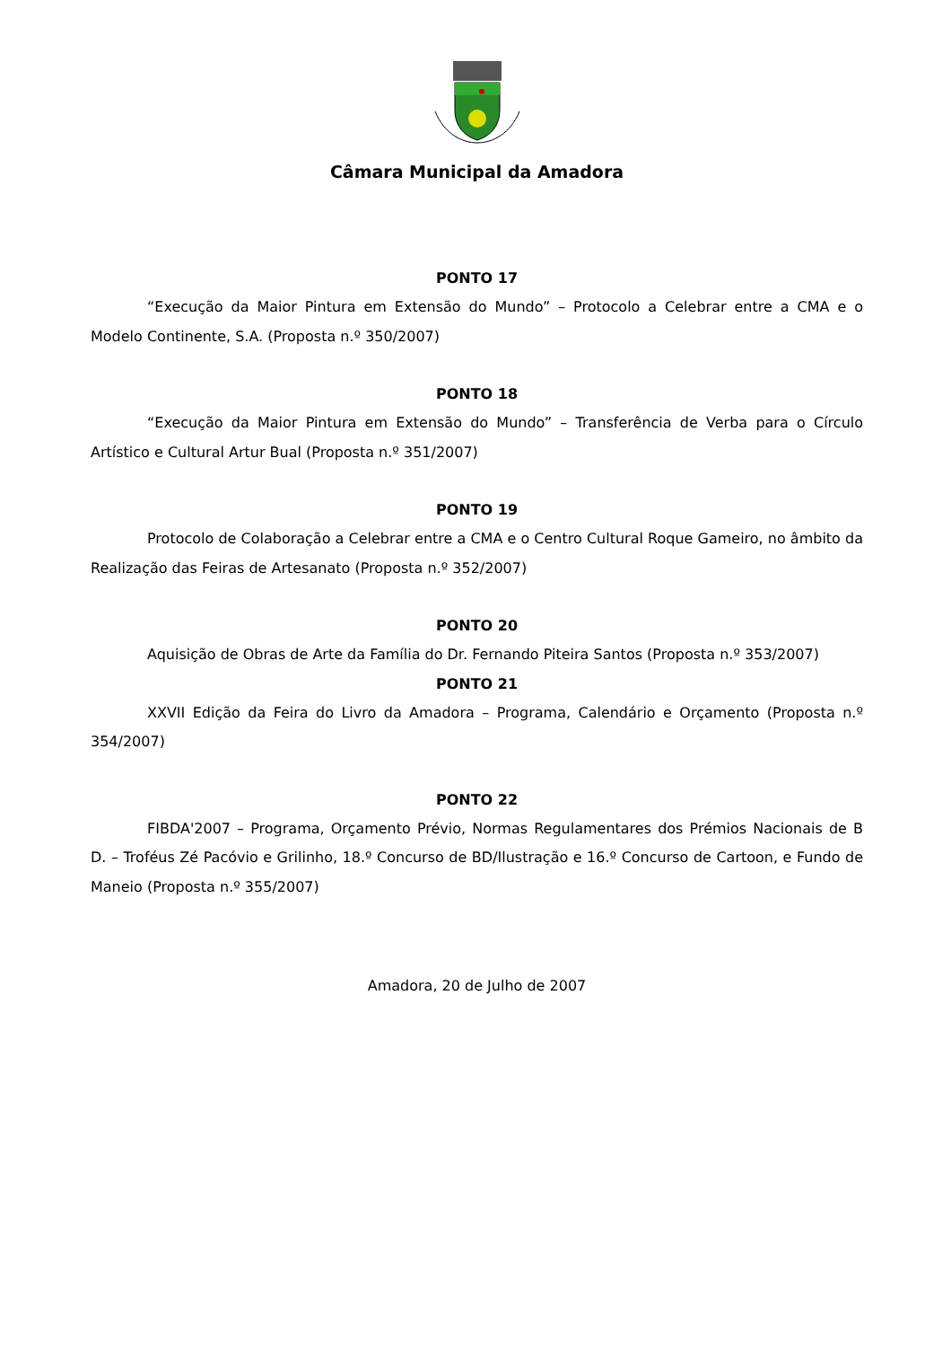Câmara Municipal da Amadora
PONTO 17
“Execução da Maior Pintura em Extensão do Mundo” – Protocolo a Celebrar entre a CMA e o Modelo Continente, S.A. (Proposta n.º 350/2007)
PONTO 18
“Execução da Maior Pintura em Extensão do Mundo” – Transferência de Verba para o Círculo Artístico e Cultural Artur Bual (Proposta n.º 351/2007)
PONTO 19
Protocolo de Colaboração a Celebrar entre a CMA e o Centro Cultural Roque Gameiro, no âmbito da Realização das Feiras de Artesanato (Proposta n.º 352/2007)
PONTO 20
Aquisição de Obras de Arte da Família do Dr. Fernando Piteira Santos (Proposta n.º 353/2007)
PONTO 21
XXVII Edição da Feira do Livro da Amadora – Programa, Calendário e Orçamento (Proposta n.º 354/2007)
PONTO 22
FIBDA'2007 – Programa, Orçamento Prévio, Normas Regulamentares dos Prémios Nacionais de B D. – Troféus Zé Pacóvio e Grilinho, 18.º Concurso de BD/Ilustração e 16.º Concurso de Cartoon, e Fundo de Maneio (Proposta n.º 355/2007)
Amadora, 20 de Julho de 2007